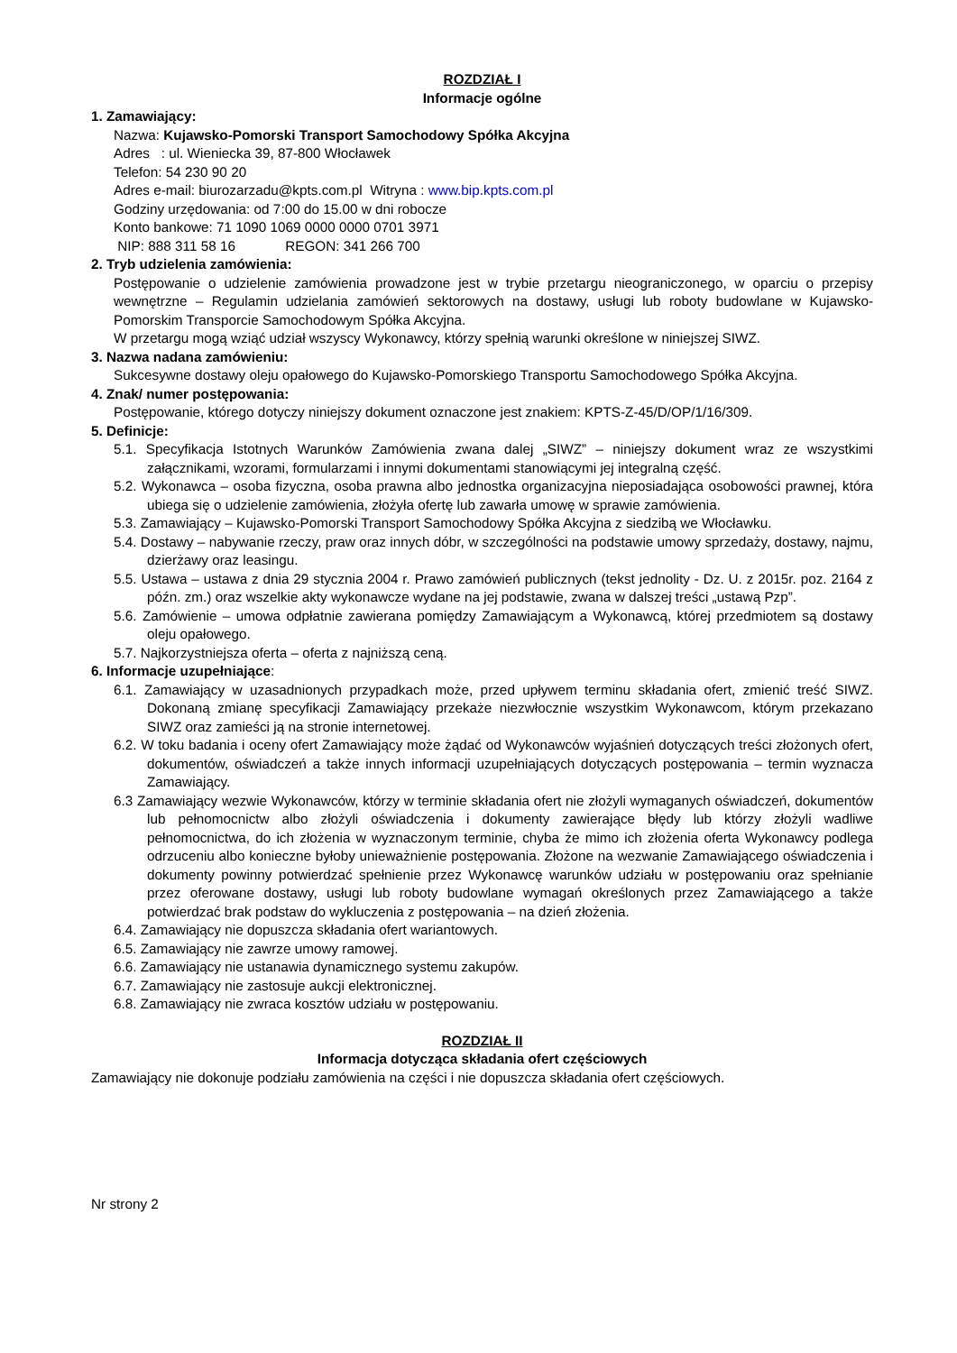ROZDZIAŁ I
Informacje ogólne
1. Zamawiający:
Nazwa: Kujawsko-Pomorski Transport Samochodowy Spółka Akcyjna
Adres : ul. Wieniecka 39, 87-800 Włocławek
Telefon: 54 230 90 20
Adres e-mail: biurozarzadu@kpts.com.pl Witryna : www.bip.kpts.com.pl
Godziny urzędowania: od 7:00 do 15.00 w dni robocze
Konto bankowe: 71 1090 1069 0000 0000 0701 3971
NIP: 888 311 58 16 REGON: 341 266 700
2. Tryb udzielenia zamówienia:
Postępowanie o udzielenie zamówienia prowadzone jest w trybie przetargu nieograniczonego, w oparciu o przepisy wewnętrzne – Regulamin udzielania zamówień sektorowych na dostawy, usługi lub roboty budowlane w Kujawsko-Pomorskim Transporcie Samochodowym Spółka Akcyjna.
W przetargu mogą wziąć udział wszyscy Wykonawcy, którzy spełnią warunki określone w niniejszej SIWZ.
3. Nazwa nadana zamówieniu:
Sukcesywne dostawy oleju opałowego do Kujawsko-Pomorskiego Transportu Samochodowego Spółka Akcyjna.
4. Znak/ numer postępowania:
Postępowanie, którego dotyczy niniejszy dokument oznaczone jest znakiem: KPTS-Z-45/D/OP/1/16/309.
5. Definicje:
5.1. Specyfikacja Istotnych Warunków Zamówienia zwana dalej „SIWZ” – niniejszy dokument wraz ze wszystkimi załącznikami, wzorami, formularzami i innymi dokumentami stanowiącymi jej integralną część.
5.2. Wykonawca – osoba fizyczna, osoba prawna albo jednostka organizacyjna nieposiadająca osobowości prawnej, która ubiega się o udzielenie zamówienia, złożyła ofertę lub zawarła umowę w sprawie zamówienia.
5.3. Zamawiający – Kujawsko-Pomorski Transport Samochodowy Spółka Akcyjna z siedzibą we Włocławku.
5.4. Dostawy – nabywanie rzeczy, praw oraz innych dóbr, w szczególności na podstawie umowy sprzedaży, dostawy, najmu, dzierżawy oraz leasingu.
5.5. Ustawa – ustawa z dnia 29 stycznia 2004 r. Prawo zamówień publicznych (tekst jednolity - Dz. U. z 2015r. poz. 2164 z późn. zm.) oraz wszelkie akty wykonawcze wydane na jej podstawie, zwana w dalszej treści „ustawą Pzp”.
5.6. Zamówienie – umowa odpłatnie zawierana pomiędzy Zamawiającym a Wykonawcą, której przedmiotem są dostawy oleju opałowego.
5.7. Najkorzystniejsza oferta – oferta z najniższą ceną.
6. Informacje uzupełniające:
6.1. Zamawiający w uzasadnionych przypadkach może, przed upływem terminu składania ofert, zmienić treść SIWZ. Dokonaną zmianę specyfikacji Zamawiający przekaże niezwłocznie wszystkim Wykonawcom, którym przekazano SIWZ oraz zamieści ją na stronie internetowej.
6.2. W toku badania i oceny ofert Zamawiający może żądać od Wykonawców wyjaśnień dotyczących treści złożonych ofert, dokumentów, oświadczeń a także innych informacji uzupełniających dotyczących postępowania – termin wyznacza Zamawiający.
6.3 Zamawiający wezwie Wykonawców, którzy w terminie składania ofert nie złożyli wymaganych oświadczeń, dokumentów lub pełnomocnictw albo złożyli oświadczenia i dokumenty zawierające błędy lub którzy złożyli wadliwe pełnomocnictwa, do ich złożenia w wyznaczonym terminie, chyba że mimo ich złożenia oferta Wykonawcy podlega odrzuceniu albo konieczne byłoby unieważnienie postępowania. Złożone na wezwanie Zamawiającego oświadczenia i dokumenty powinny potwierdzać spełnienie przez Wykonawcę warunków udziału w postępowaniu oraz spełnianie przez oferowane dostawy, usługi lub roboty budowlane wymagań określonych przez Zamawiającego a także potwierdzać brak podstaw do wykluczenia z postępowania – na dzień złożenia.
6.4. Zamawiający nie dopuszcza składania ofert wariantowych.
6.5. Zamawiający nie zawrze umowy ramowej.
6.6. Zamawiający nie ustanawia dynamicznego systemu zakupów.
6.7. Zamawiający nie zastosuje aukcji elektronicznej.
6.8. Zamawiający nie zwraca kosztów udziału w postępowaniu.
ROZDZIAŁ II
Informacja dotycząca składania ofert częściowych
Zamawiający nie dokonuje podziału zamówienia na części i nie dopuszcza składania ofert częściowych.
Nr strony 2